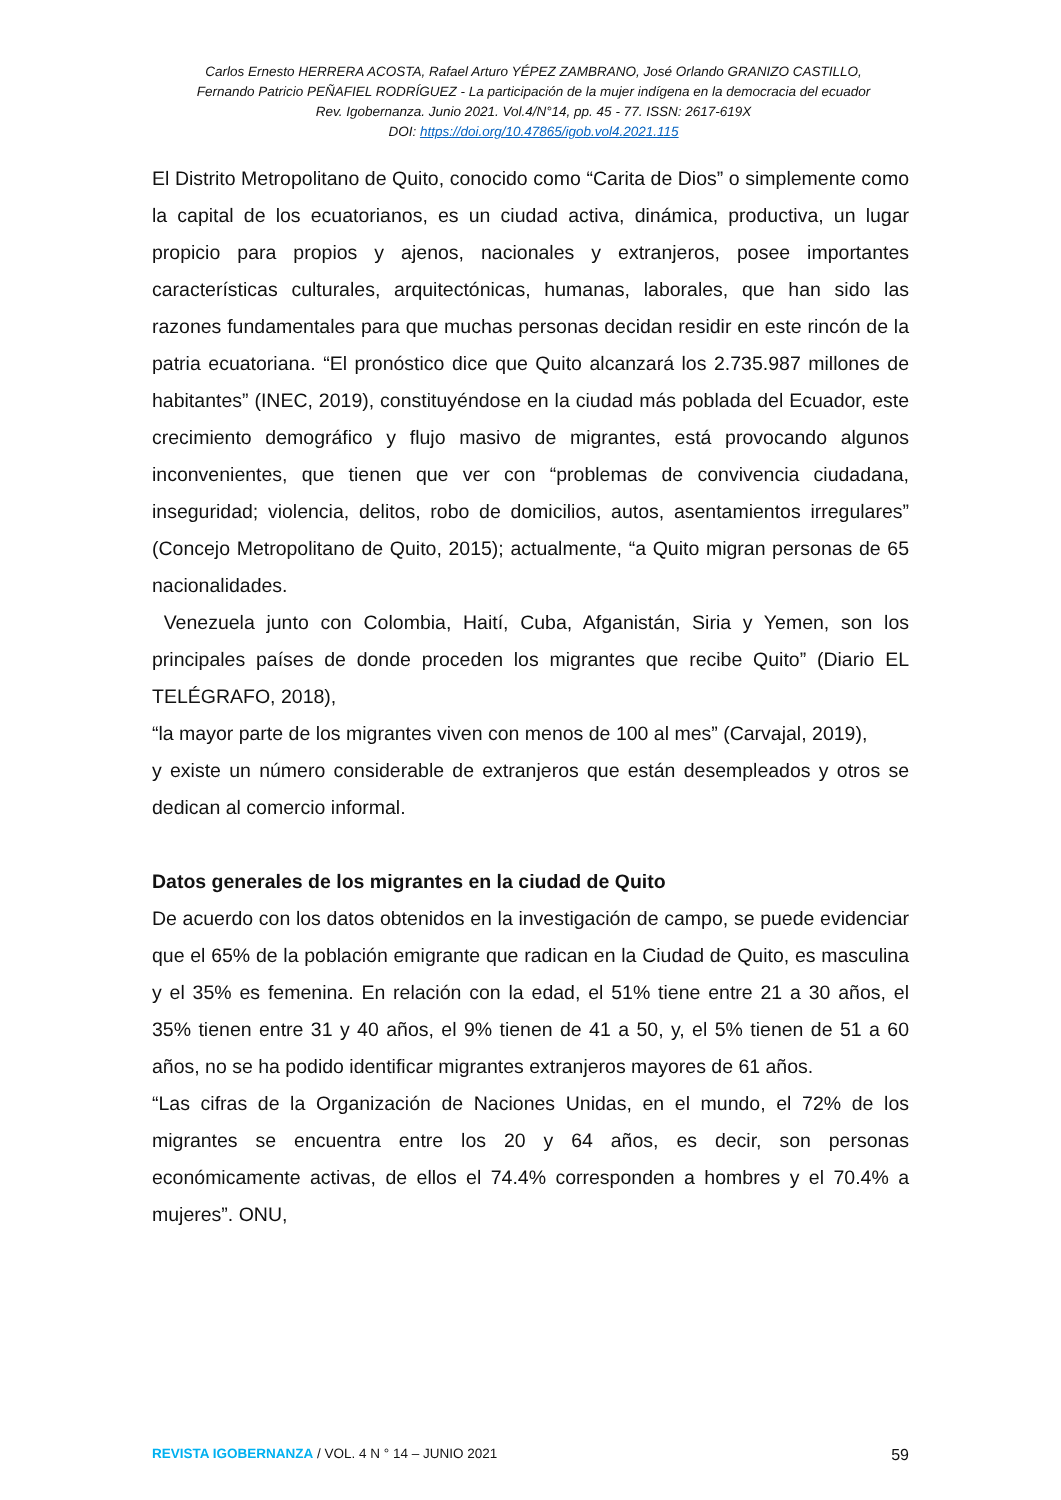Carlos Ernesto HERRERA ACOSTA, Rafael Arturo YÉPEZ ZAMBRANO, José Orlando GRANIZO CASTILLO,
Fernando Patricio PEÑAFIEL RODRÍGUEZ - La participación de la mujer indígena en la democracia del ecuador
Rev. Igobernanza. Junio 2021. Vol.4/N°14, pp. 45 - 77. ISSN: 2617-619X
DOI: https://doi.org/10.47865/igob.vol4.2021.115
El Distrito Metropolitano de Quito, conocido como “Carita de Dios” o simplemente como la capital de los ecuatorianos, es un ciudad activa, dinámica, productiva, un lugar propicio para propios y ajenos, nacionales y extranjeros, posee importantes características culturales, arquitectónicas, humanas, laborales, que han sido las razones fundamentales para que muchas personas decidan residir en este rincón de la patria ecuatoriana. “El pronóstico dice que Quito alcanzará los 2.735.987 millones de habitantes” (INEC, 2019), constituyéndose en la ciudad más poblada del Ecuador, este crecimiento demográfico y flujo masivo de migrantes, está provocando algunos inconvenientes, que tienen que ver con “problemas de convivencia ciudadana, inseguridad; violencia, delitos, robo de domicilios, autos, asentamientos irregulares” (Concejo Metropolitano de Quito, 2015); actualmente, “a Quito migran personas de 65 nacionalidades.
Venezuela junto con Colombia, Haití, Cuba, Afganistán, Siria y Yemen, son los principales países de donde proceden los migrantes que recibe Quito” (Diario EL TELÉGRAFO, 2018),
“la mayor parte de los migrantes viven con menos de 100 al mes” (Carvajal, 2019),
y existe un número considerable de extranjeros que están desempleados y otros se dedican al comercio informal.
Datos generales de los migrantes en la ciudad de Quito
De acuerdo con los datos obtenidos en la investigación de campo, se puede evidenciar que el 65% de la población emigrante que radican en la Ciudad de Quito, es masculina y el 35% es femenina. En relación con la edad, el 51% tiene entre 21 a 30 años, el 35% tienen entre 31 y 40 años, el 9% tienen de 41 a 50, y, el 5% tienen de 51 a 60 años, no se ha podido identificar migrantes extranjeros mayores de 61 años.
“Las cifras de la Organización de Naciones Unidas, en el mundo, el 72% de los migrantes se encuentra entre los 20 y 64 años, es decir, son personas económicamente activas, de ellos el 74.4% corresponden a hombres y el 70.4% a mujeres”. ONU,
REVISTA IGOBERNANZA / VOL. 4 N ° 14 – JUNIO 2021 59